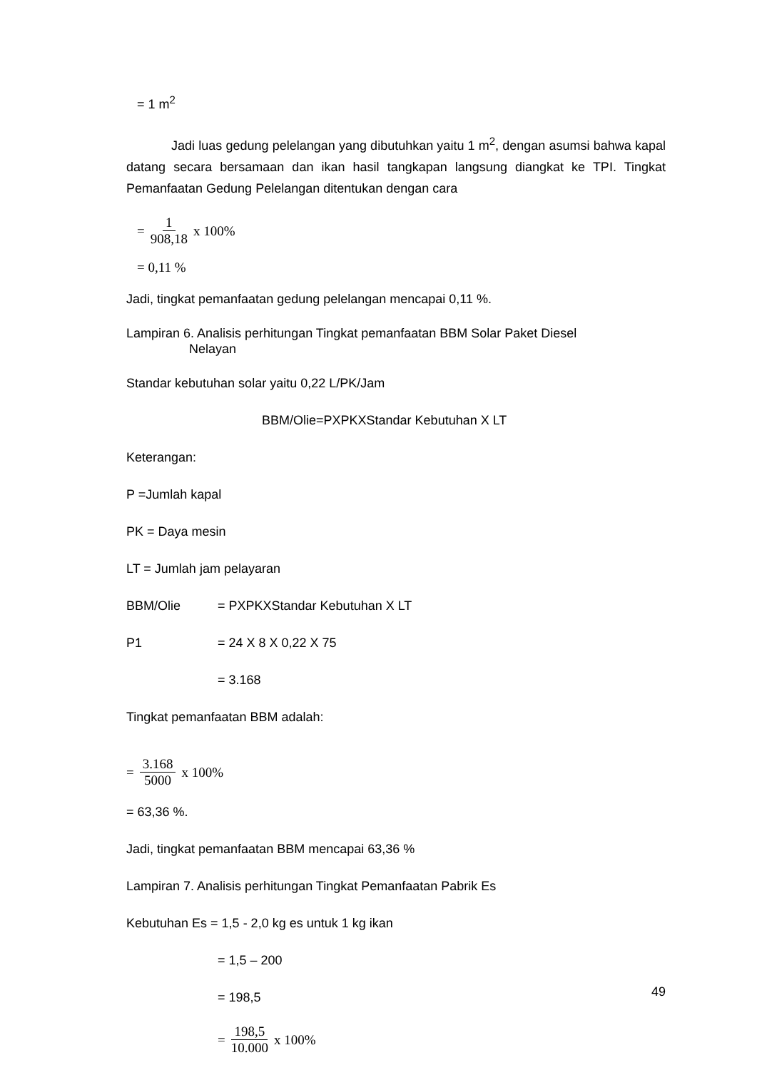= 1 m<sup>2</sup>
Jadi luas gedung pelelangan yang dibutuhkan yaitu 1 m<sup>2</sup>, dengan asumsi bahwa kapal datang secara bersamaan dan ikan hasil tangkapan langsung diangkat ke TPI. Tingkat Pemanfaatan Gedung Pelelangan ditentukan dengan cara
= 1 908,18 x 100%
= 0,11 %
Jadi, tingkat pemanfaatan gedung pelelangan mencapai 0,11 %.
Lampiran 6. Analisis perhitungan Tingkat pemanfaatan BBM Solar Paket Diesel
Nelayan
Standar kebutuhan solar yaitu 0,22 L/PK/Jam
BBM/Olie=PXPKXStandar Kebutuhan X LT
Keterangan:
P =Jumlah kapal
PK = Daya mesin
LT = Jumlah jam pelayaran
BBM/Olie = PXPKXStandar Kebutuhan X LT
P1 = 24 X 8 X 0,22 X 75
= 3.168
Tingkat pemanfaatan BBM adalah:
= 3.168 5000 x 100%
= 63,36 %.
Jadi, tingkat pemanfaatan BBM mencapai 63,36 %
Lampiran 7. Analisis perhitungan Tingkat Pemanfaatan Pabrik Es
Kebutuhan Es = 1,5 - 2,0 kg es untuk 1 kg ikan
= 1,5 – 200
= 198,5
= 198,5 10.000 x 100%
49